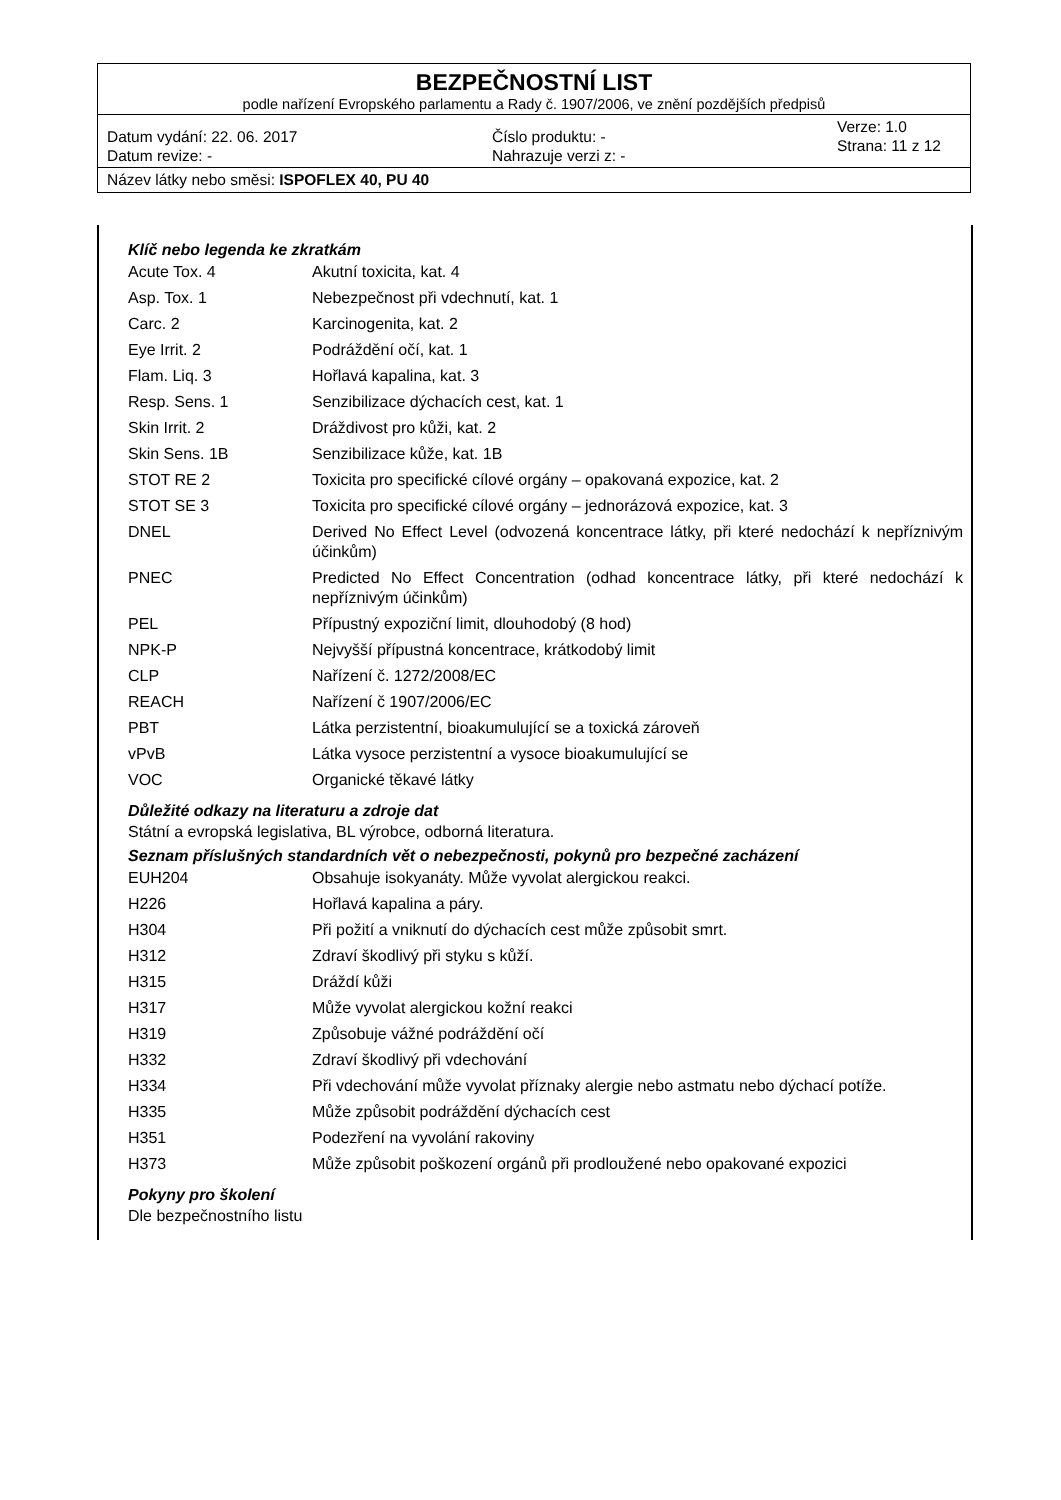BEZPEČNOSTNÍ LIST
podle nařízení Evropského parlamentu a Rady č. 1907/2006, ve znění pozdějších předpisů
Datum vydání: 22. 06. 2017
Datum revize: -
Číslo produktu: -
Nahrazuje verzi z: -
Verze: 1.0
Strana: 11 z 12
Název látky nebo směsi: ISPOFLEX 40, PU 40
Klíč nebo legenda ke zkratkám
| Acute Tox. 4 | Akutní toxicita, kat. 4 |
| Asp. Tox. 1 | Nebezpečnost při vdechnutí, kat. 1 |
| Carc. 2 | Karcinogenita, kat. 2 |
| Eye Irrit. 2 | Podráždění očí, kat. 1 |
| Flam. Liq. 3 | Hořlavá kapalina, kat. 3 |
| Resp. Sens. 1 | Senzibilizace dýchacích cest, kat. 1 |
| Skin Irrit. 2 | Dráždivost pro kůži, kat. 2 |
| Skin Sens. 1B | Senzibilizace kůže, kat. 1B |
| STOT RE 2 | Toxicita pro specifické cílové orgány – opakovaná expozice, kat. 2 |
| STOT SE 3 | Toxicita pro specifické cílové orgány – jednorázová expozice, kat. 3 |
| DNEL | Derived No Effect Level (odvozená koncentrace látky, při které nedochází k nepříznivým účinkům) |
| PNEC | Predicted No Effect Concentration (odhad koncentrace látky, při které nedochází k nepříznivým účinkům) |
| PEL | Přípustný expoziční limit, dlouhodobý (8 hod) |
| NPK-P | Nejvyšší přípustná koncentrace, krátkodobý limit |
| CLP | Nařízení č. 1272/2008/EC |
| REACH | Nařízení č 1907/2006/EC |
| PBT | Látka perzistentní, bioakumulující se a toxická zároveň |
| vPvB | Látka vysoce perzistentní a vysoce bioakumulující se |
| VOC | Organické těkavé látky |
Důležité odkazy na literaturu a zdroje dat
Státní a evropská legislativa, BL výrobce, odborná literatura.
Seznam příslušných standardních vět o nebezpečnosti, pokynů pro bezpečné zacházení
| EUH204 | Obsahuje isokyanáty. Může vyvolat alergickou reakci. |
| H226 | Hořlavá kapalina a páry. |
| H304 | Při požití a vniknutí do dýchacích cest může způsobit smrt. |
| H312 | Zdraví škodlivý při styku s kůží. |
| H315 | Dráždí kůži |
| H317 | Může vyvolat alergickou kožní reakci |
| H319 | Způsobuje vážné podráždění očí |
| H332 | Zdraví škodlivý při vdechování |
| H334 | Při vdechování může vyvolat příznaky alergie nebo astmatu nebo dýchací potíže. |
| H335 | Může způsobit podráždění dýchacích cest |
| H351 | Podezření na vyvolání rakoviny |
| H373 | Může způsobit poškození orgánů při prodloužené nebo opakované expozici |
Pokyny pro školení
Dle bezpečnostního listu